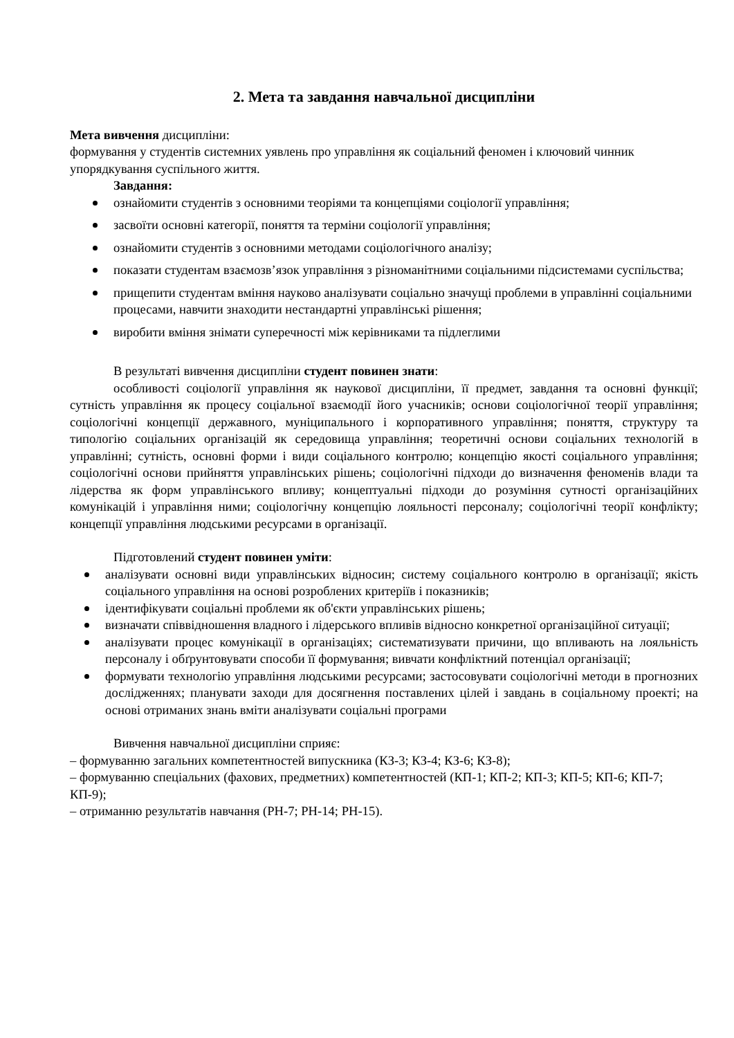2. Мета та завдання навчальної дисципліни
Мета вивчення дисципліни:
формування у студентів системних уявлень про управління як соціальний феномен і ключовий чинник упорядкування суспільного життя.
Завдання:
ознайомити студентів з основними теоріями та концепціями соціології управління;
засвоїти основні категорії, поняття та терміни соціології управління;
ознайомити студентів з основними методами соціологічного аналізу;
показати студентам взаємозв’язок управління з різноманітними соціальними підсистемами суспільства;
прищепити студентам вміння науково аналізувати соціально значущі проблеми в управлінні соціальними процесами, навчити знаходити нестандартні управлінські рішення;
виробити вміння знімати суперечності між керівниками та підлеглими
В результаті вивчення дисципліни студент повинен знати:
особливості соціології управління як наукової дисципліни, її предмет, завдання та основні функції; сутність управління як процесу соціальної взаємодії його учасників; основи соціологічної теорії управління; соціологічні концепції державного, муніципального і корпоративного управління; поняття, структуру та типологію соціальних організацій як середовища управління; теоретичні основи соціальних технологій в управлінні; сутність, основні форми і види соціального контролю; концепцію якості соціального управління; соціологічні основи прийняття управлінських рішень; соціологічні підходи до визначення феноменів влади та лідерства як форм управлінського впливу; концептуальні підходи до розуміння сутності організаційних комунікацій і управління ними; соціологічну концепцію лояльності персоналу; соціологічні теорії конфлікту; концепції управління людськими ресурсами в організації.
Підготовлений студент повинен уміти:
аналізувати основні види управлінських відносин; систему соціального контролю в організації; якість соціального управління на основі розроблених критеріїв і показників;
ідентифікувати соціальні проблеми як об'єкти управлінських рішень;
визначати співвідношення владного і лідерського впливів відносно конкретної організаційної ситуації;
аналізувати процес комунікації в організаціях; систематизувати причини, що впливають на лояльність персоналу і обґрунтовувати способи її формування; вивчати конфліктний потенціал організації;
формувати технологію управління людськими ресурсами; застосовувати соціологічні методи в прогнозних дослідженнях; планувати заходи для досягнення поставлених цілей і завдань в соціальному проекті; на основі отриманих знань вміти аналізувати соціальні програми
Вивчення навчальної дисципліни сприяє:
– формуванню загальних компетентностей випускника (КЗ-3; КЗ-4; КЗ-6; КЗ-8);
– формуванню спеціальних (фахових, предметних) компетентностей (КП-1; КП-2; КП-3; КП-5; КП-6; КП-7; КП-9);
– отриманню результатів навчання (РН-7; РН-14; РН-15).